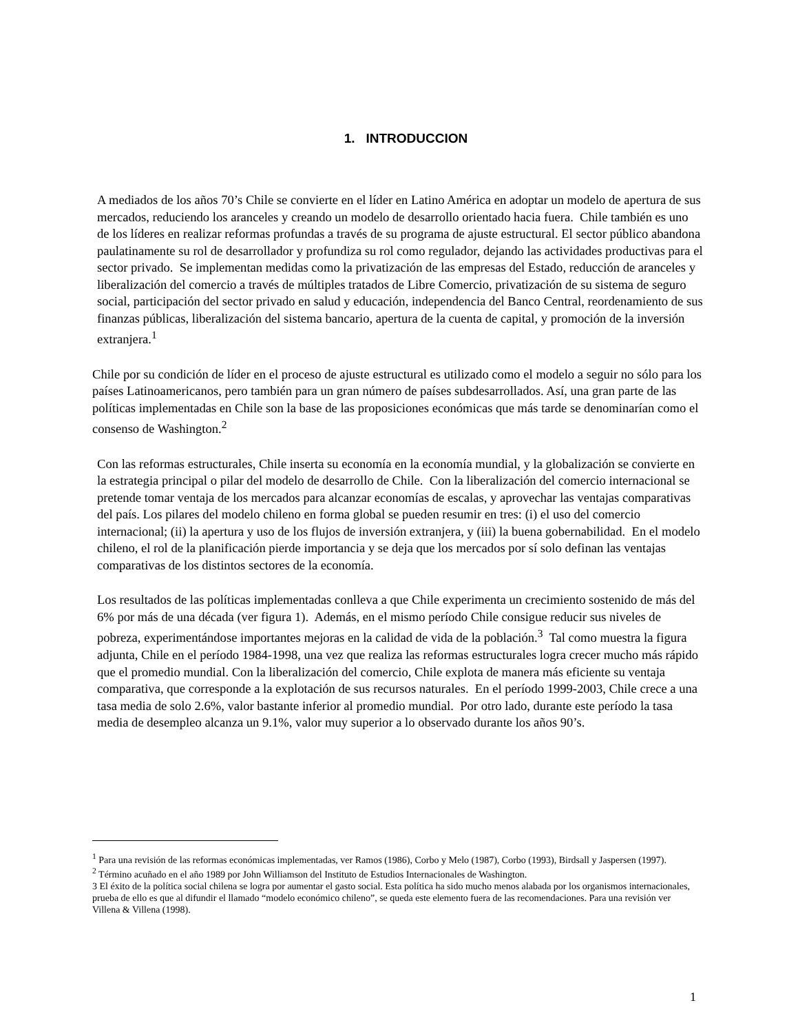1. INTRODUCCION
A mediados de los años 70’s Chile se convierte en el líder en Latino América en adoptar un modelo de apertura de sus mercados, reduciendo los aranceles y creando un modelo de desarrollo orientado hacia fuera. Chile también es uno de los líderes en realizar reformas profundas a través de su programa de ajuste estructural. El sector público abandona paulatinamente su rol de desarrollador y profundiza su rol como regulador, dejando las actividades productivas para el sector privado. Se implementan medidas como la privatización de las empresas del Estado, reducción de aranceles y liberalización del comercio a través de múltiples tratados de Libre Comercio, privatización de su sistema de seguro social, participación del sector privado en salud y educación, independencia del Banco Central, reordenamiento de sus finanzas públicas, liberalización del sistema bancario, apertura de la cuenta de capital, y promoción de la inversión extranjera.<sup>1</sup>
Chile por su condición de líder en el proceso de ajuste estructural es utilizado como el modelo a seguir no sólo para los países Latinoamericanos, pero también para un gran número de países subdesarrollados. Así, una gran parte de las políticas implementadas en Chile son la base de las proposiciones económicas que más tarde se denominarían como el consenso de Washington.<sup>2</sup>
Con las reformas estructurales, Chile inserta su economía en la economía mundial, y la globalización se convierte en la estrategia principal o pilar del modelo de desarrollo de Chile. Con la liberalización del comercio internacional se pretende tomar ventaja de los mercados para alcanzar economías de escalas, y aprovechar las ventajas comparativas del país. Los pilares del modelo chileno en forma global se pueden resumir en tres: (i) el uso del comercio internacional; (ii) la apertura y uso de los flujos de inversión extranjera, y (iii) la buena gobernabilidad. En el modelo chileno, el rol de la planificación pierde importancia y se deja que los mercados por sí solo definan las ventajas comparativas de los distintos sectores de la economía.
Los resultados de las políticas implementadas conlleva a que Chile experimenta un crecimiento sostenido de más del 6% por más de una década (ver figura 1). Además, en el mismo período Chile consigue reducir sus niveles de pobreza, experimentándose importantes mejoras en la calidad de vida de la población.<sup>3</sup> Tal como muestra la figura adjunta, Chile en el período 1984-1998, una vez que realiza las reformas estructurales logra crecer mucho más rápido que el promedio mundial. Con la liberalización del comercio, Chile explota de manera más eficiente su ventaja comparativa, que corresponde a la explotación de sus recursos naturales. En el período 1999-2003, Chile crece a una tasa media de solo 2.6%, valor bastante inferior al promedio mundial. Por otro lado, durante este período la tasa media de desempleo alcanza un 9.1%, valor muy superior a lo observado durante los años 90’s.
<sup>1</sup> Para una revisión de las reformas económicas implementadas, ver Ramos (1986), Corbo y Melo (1987), Corbo (1993), Birdsall y Jaspersen (1997).
<sup>2</sup> Término acuñado en el año 1989 por John Williamson del Instituto de Estudios Internacionales de Washington.
3 El éxito de la política social chilena se logra por aumentar el gasto social. Esta política ha sido mucho menos alabada por los organismos internacionales, prueba de ello es que al difundir el llamado “modelo económico chileno”, se queda este elemento fuera de las recomendaciones. Para una revisión ver Villena & Villena (1998).
1